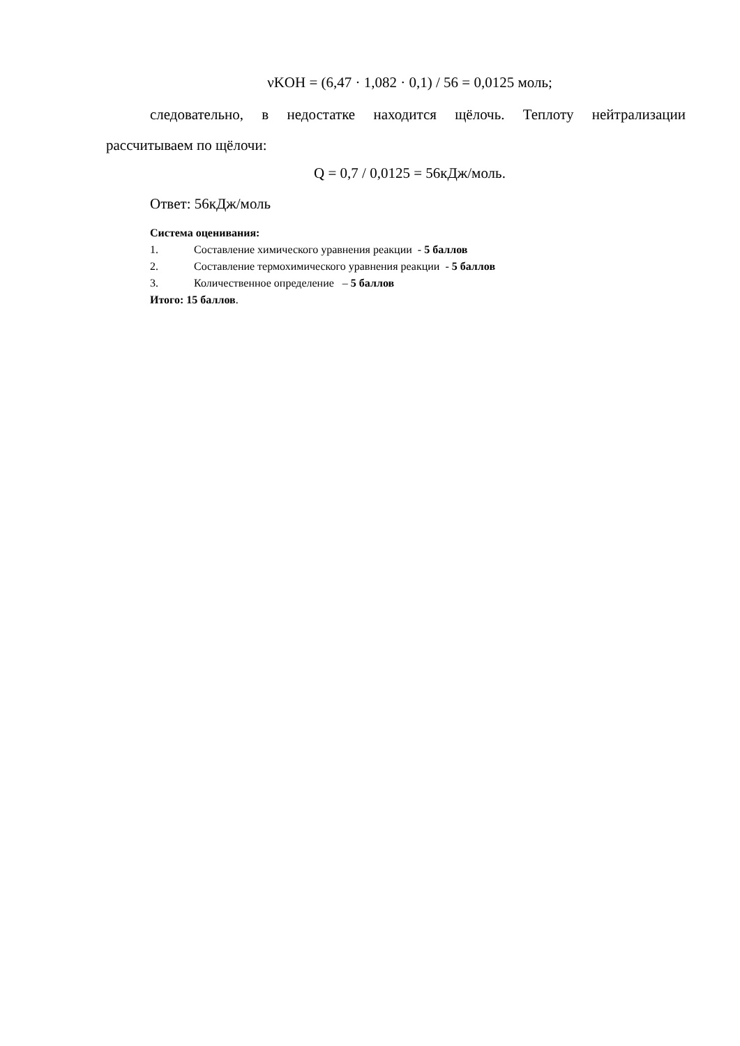νKOH = (6,47 · 1,082 · 0,1) / 56 = 0,0125 моль;
следовательно, в недостатке находится щёлочь. Теплоту нейтрализации рассчитываем по щёлочи:
Q = 0,7 / 0,0125 = 56кДж/моль.
Ответ: 56кДж/моль
Система оценивания:
1. Составление химического уравнения реакции - 5 баллов
2. Составление термохимического уравнения реакции - 5 баллов
3. Количественное определение – 5 баллов
Итого: 15 баллов.